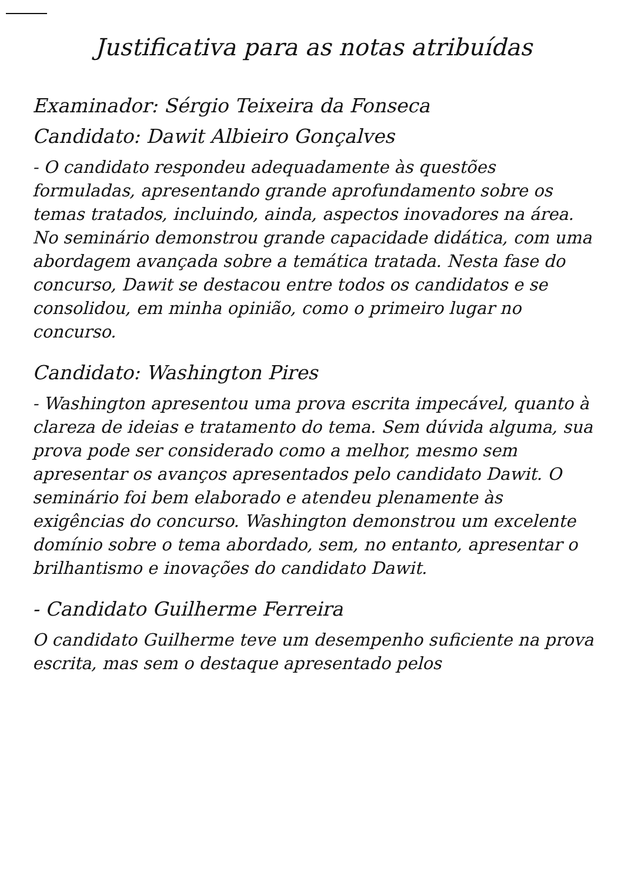Justificativa para as notas atribuídas
Examinador: Sérgio Teixeira da Fonseca
Candidato: Dawit Albieiro Gonçalves
- O candidato respondeu adequadamente às questões formuladas, apresentando grande aprofundamento sobre os temas tratados, incluindo, ainda, aspectos inovadores na área. No seminário demonstrou grande capacidade didática, com uma abordagem avançada sobre a temática tratada. Nesta fase do concurso, Dawit se destacou entre todos os candidatos e se consolidou, em minha opinião, como o primeiro lugar no concurso.
Candidato: Washington Pires
- Washington apresentou uma prova escrita impecável, quanto à clareza de ideias e tratamento do tema. Sem dúvida alguma, sua prova pode ser considerado como a melhor, mesmo sem apresentar os avanços apresentados pelo candidato Dawit. O seminário foi bem elaborado e atendeu plenamente às exigências do concurso. Washington demonstrou um excelente domínio sobre o tema abordado, sem, no entanto, apresentar o brilhantismo e inovações do candidato Dawit.
- Candidato Guilherme Ferreira
O candidato Guilherme teve um desempenho suficiente na prova escrita, mas sem o destaque apresentado pelos